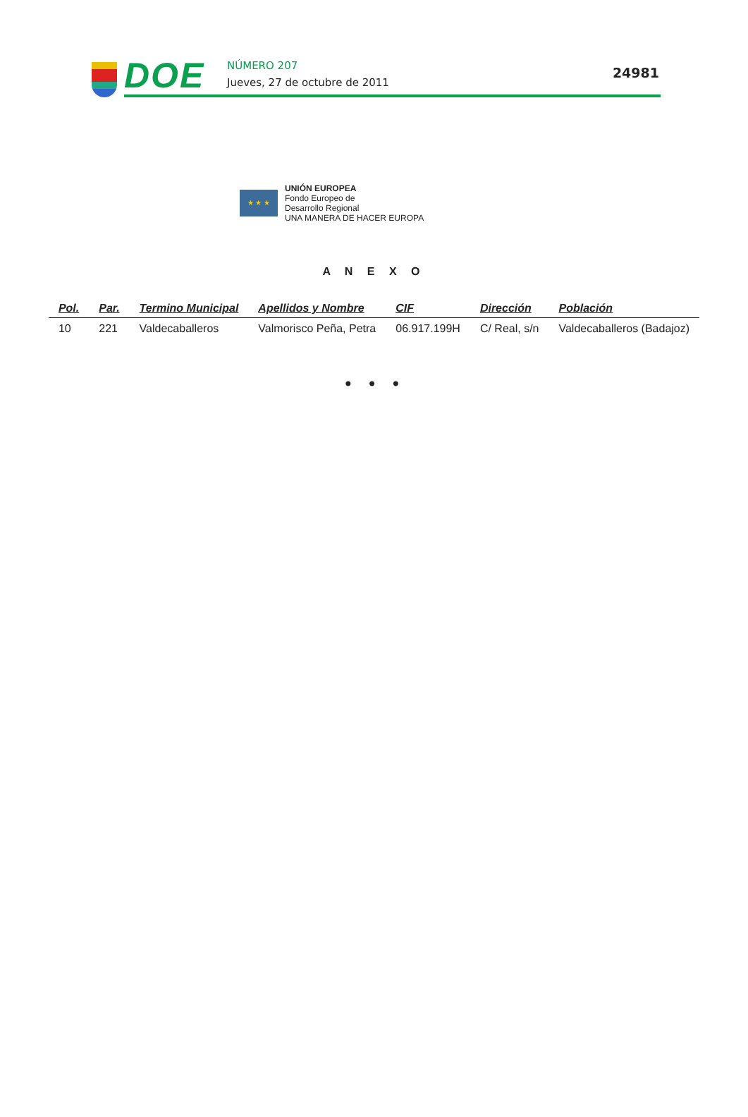DOE NÚMERO 207
Jueves, 27 de octubre de 2011
24981
★ ★ ★
UNIÓN EUROPEA
Fondo Europeo de
Desarrollo Regional
UNA MANERA DE HACER EUROPA
A N E X O
| Pol. | Par. | Termino Municipal | Apellidos y Nombre | CIF | Dirección | Población |
| --- | --- | --- | --- | --- | --- | --- |
| 10 | 221 | Valdecaballeros | Valmorisco Peña, Petra | 06.917.199H | C/ Real, s/n | Valdecaballeros (Badajoz) |
• • •